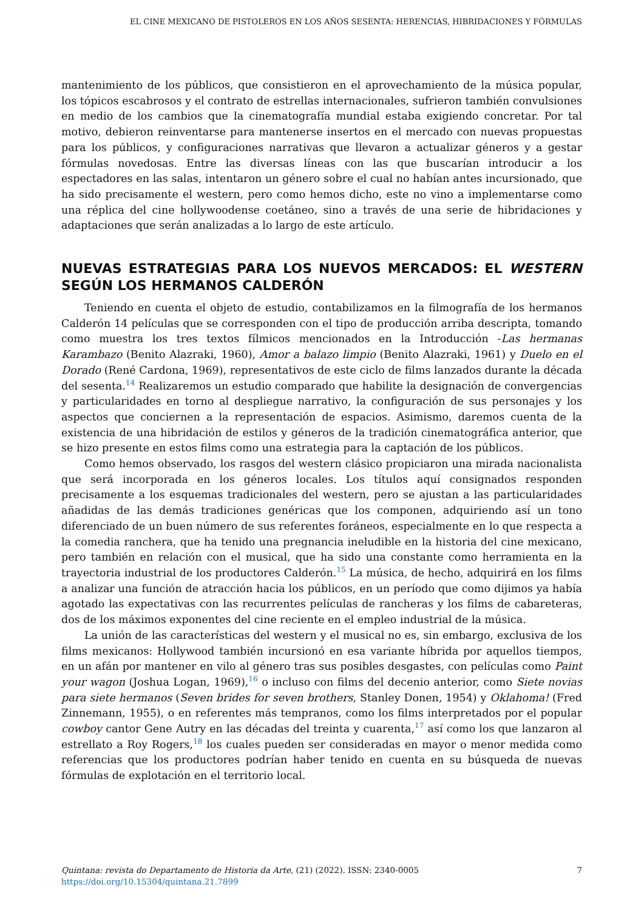EL CINE MEXICANO DE PISTOLEROS EN LOS AÑOS SESENTA: HERENCIAS, HIBRIDACIONES Y FÓRMULAS
mantenimiento de los públicos, que consistieron en el aprovechamiento de la música popular, los tópicos escabrosos y el contrato de estrellas internacionales, sufrieron también convulsiones en medio de los cambios que la cinematografía mundial estaba exigiendo concretar. Por tal motivo, debieron reinventarse para mantenerse insertos en el mercado con nuevas propuestas para los públicos, y configuraciones narrativas que llevaron a actualizar géneros y a gestar fórmulas novedosas. Entre las diversas líneas con las que buscarían introducir a los espectadores en las salas, intentaron un género sobre el cual no habían antes incursionado, que ha sido precisamente el western, pero como hemos dicho, este no vino a implementarse como una réplica del cine hollywoodense coetáneo, sino a través de una serie de hibridaciones y adaptaciones que serán analizadas a lo largo de este artículo.
NUEVAS ESTRATEGIAS PARA LOS NUEVOS MERCADOS: EL WESTERN SEGÚN LOS HERMANOS CALDERÓN
Teniendo en cuenta el objeto de estudio, contabilizamos en la filmografía de los hermanos Calderón 14 películas que se corresponden con el tipo de producción arriba descripta, tomando como muestra los tres textos fílmicos mencionados en la Introducción -Las hermanas Karambazo (Benito Alazraki, 1960), Amor a balazo limpio (Benito Alazraki, 1961) y Duelo en el Dorado (René Cardona, 1969), representativos de este ciclo de films lanzados durante la década del sesenta.<sup>14</sup> Realizaremos un estudio comparado que habilite la designación de convergencias y particularidades en torno al despliegue narrativo, la configuración de sus personajes y los aspectos que conciernen a la representación de espacios. Asimismo, daremos cuenta de la existencia de una hibridación de estilos y géneros de la tradición cinematográfica anterior, que se hizo presente en estos films como una estrategia para la captación de los públicos.
Como hemos observado, los rasgos del western clásico propiciaron una mirada nacionalista que será incorporada en los géneros locales. Los títulos aquí consignados responden precisamente a los esquemas tradicionales del western, pero se ajustan a las particularidades añadidas de las demás tradiciones genéricas que los componen, adquiriendo así un tono diferenciado de un buen número de sus referentes foráneos, especialmente en lo que respecta a la comedia ranchera, que ha tenido una pregnancia ineludible en la historia del cine mexicano, pero también en relación con el musical, que ha sido una constante como herramienta en la trayectoria industrial de los productores Calderón.<sup>15</sup> La música, de hecho, adquirirá en los films a analizar una función de atracción hacia los públicos, en un período que como dijimos ya había agotado las expectativas con las recurrentes películas de rancheras y los films de cabareteras, dos de los máximos exponentes del cine reciente en el empleo industrial de la música.
La unión de las características del western y el musical no es, sin embargo, exclusiva de los films mexicanos: Hollywood también incursionó en esa variante híbrida por aquellos tiempos, en un afán por mantener en vilo al género tras sus posibles desgastes, con películas como Paint your wagon (Joshua Logan, 1969),<sup>16</sup> o incluso con films del decenio anterior, como Siete novias para siete hermanos (Seven brides for seven brothers, Stanley Donen, 1954) y Oklahoma! (Fred Zinnemann, 1955), o en referentes más tempranos, como los films interpretados por el popular cowboy cantor Gene Autry en las décadas del treinta y cuarenta,<sup>17</sup> así como los que lanzaron al estrellato a Roy Rogers,<sup>18</sup> los cuales pueden ser consideradas en mayor o menor medida como referencias que los productores podrían haber tenido en cuenta en su búsqueda de nuevas fórmulas de explotación en el territorio local.
Quintana: revista do Departamento de Historia da Arte, (21) (2022). ISSN: 2340-0005
https://doi.org/10.15304/quintana.21.7899
7